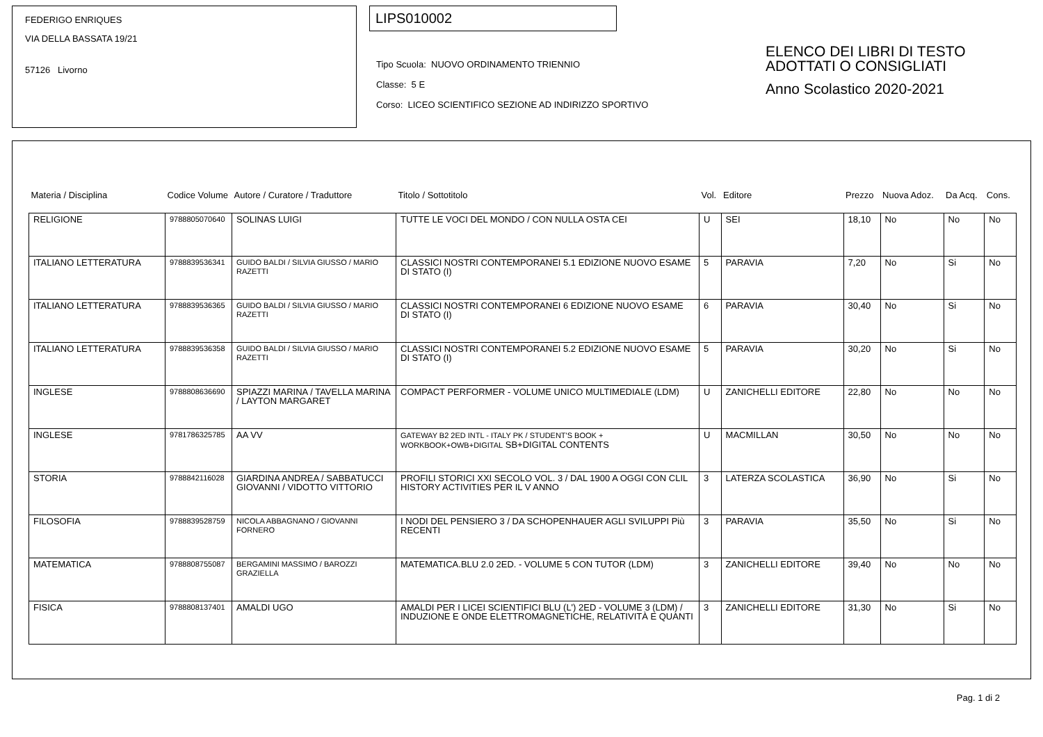FEDERIGO ENRIQUES
VIA DELLA BASSATA 19/21
57126 Livorno
LIPS010002
Tipo Scuola: NUOVO ORDINAMENTO TRIENNIO
Classe: 5 E
Corso: LICEO SCIENTIFICO SEZIONE AD INDIRIZZO SPORTIVO
ELENCO DEI LIBRI DI TESTO
ADOTTATI O CONSIGLIATI
Anno Scolastico 2020-2021
| Materia / Disciplina | Codice Volume | Autore / Curatore / Traduttore | Titolo / Sottotitolo | Vol. | Editore | Prezzo | Nuova Adoz. | Da Acq. | Cons. |
| --- | --- | --- | --- | --- | --- | --- | --- | --- | --- |
| RELIGIONE | 9788805070640 | SOLINAS LUIGI | TUTTE LE VOCI DEL MONDO / CON NULLA OSTA CEI | U | SEI | 18,10 | No | No | No |
| ITALIANO LETTERATURA | 9788839536341 | GUIDO BALDI / SILVIA GIUSSO / MARIO RAZETTI | CLASSICI NOSTRI CONTEMPORANEI 5.1 EDIZIONE NUOVO ESAME DI STATO (I) | 5 | PARAVIA | 7,20 | No | Si | No |
| ITALIANO LETTERATURA | 9788839536365 | GUIDO BALDI / SILVIA GIUSSO / MARIO RAZETTI | CLASSICI NOSTRI CONTEMPORANEI 6 EDIZIONE NUOVO ESAME DI STATO (I) | 6 | PARAVIA | 30,40 | No | Si | No |
| ITALIANO LETTERATURA | 9788839536358 | GUIDO BALDI / SILVIA GIUSSO / MARIO RAZETTI | CLASSICI NOSTRI CONTEMPORANEI 5.2 EDIZIONE NUOVO ESAME DI STATO (I) | 5 | PARAVIA | 30,20 | No | Si | No |
| INGLESE | 9788808636690 | SPIAZZI MARINA / TAVELLA MARINA / LAYTON MARGARET | COMPACT PERFORMER - VOLUME UNICO MULTIMEDIALE (LDM) | U | ZANICHELLI EDITORE | 22,80 | No | No | No |
| INGLESE | 9781786325785 | AA VV | GATEWAY B2 2ED INTL - ITALY PK / STUDENT'S BOOK + WORKBOOK+OWB+DIGITAL SB+DIGITAL CONTENTS | U | MACMILLAN | 30,50 | No | No | No |
| STORIA | 9788842116028 | GIARDINA ANDREA / SABBATUCCI GIOVANNI / VIDOTTO VITTORIO | PROFILI STORICI XXI SECOLO VOL. 3 / DAL 1900 A OGGI CON CLIL HISTORY ACTIVITIES PER IL V ANNO | 3 | LATERZA SCOLASTICA | 36,90 | No | Si | No |
| FILOSOFIA | 9788839528759 | NICOLA ABBAGNANO / GIOVANNI FORNERO | I NODI DEL PENSIERO 3 / DA SCHOPENHAUER AGLI SVILUPPI Più RECENTI | 3 | PARAVIA | 35,50 | No | Si | No |
| MATEMATICA | 9788808755087 | BERGAMINI MASSIMO / BAROZZI GRAZIELLA | MATEMATICA.BLU 2.0 2ED. - VOLUME 5 CON TUTOR (LDM) | 3 | ZANICHELLI EDITORE | 39,40 | No | No | No |
| FISICA | 9788808137401 | AMALDI UGO | AMALDI PER I LICEI SCIENTIFICI BLU (L') 2ED - VOLUME 3 (LDM) / INDUZIONE E ONDE ELETTROMAGNETICHE, RELATIVITÀ E QUANTI | 3 | ZANICHELLI EDITORE | 31,30 | No | Si | No |
Pag. 1 di 2